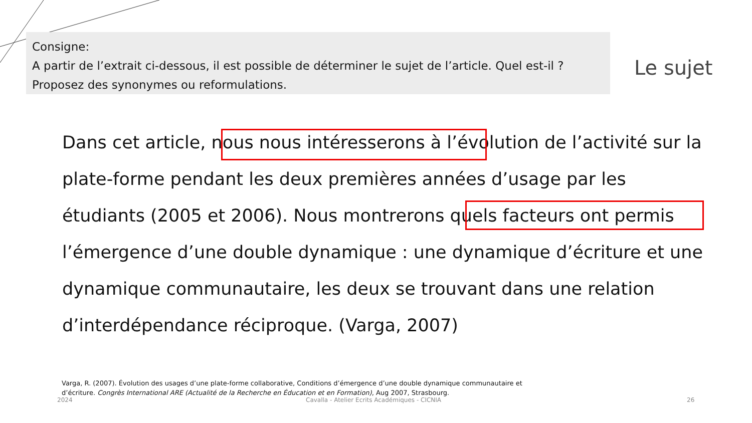Consigne:
A partir de l’extrait ci-dessous, il est possible de déterminer le sujet de l’article. Quel est-il ? Proposez des synonymes ou reformulations.
Le sujet
Dans cet article, nous nous intéresserons à l’évolution de l’activité sur la plate-forme pendant les deux premières années d’usage par les étudiants (2005 et 2006). Nous montrerons quels facteurs ont permis l’émergence d’une double dynamique : une dynamique d’écriture et une dynamique communautaire, les deux se trouvant dans une relation d’interdépendance réciproque. (Varga, 2007)
Varga, R. (2007). Évolution des usages d’une plate-forme collaborative, Conditions d’émergence d’une double dynamique communautaire et d’écriture. Congrès International ARE (Actualité de la Recherche en Éducation et en Formation), Aug 2007, Strasbourg.
2024
Cavalla - Atelier Ecrits Académiques - CICNIA
26